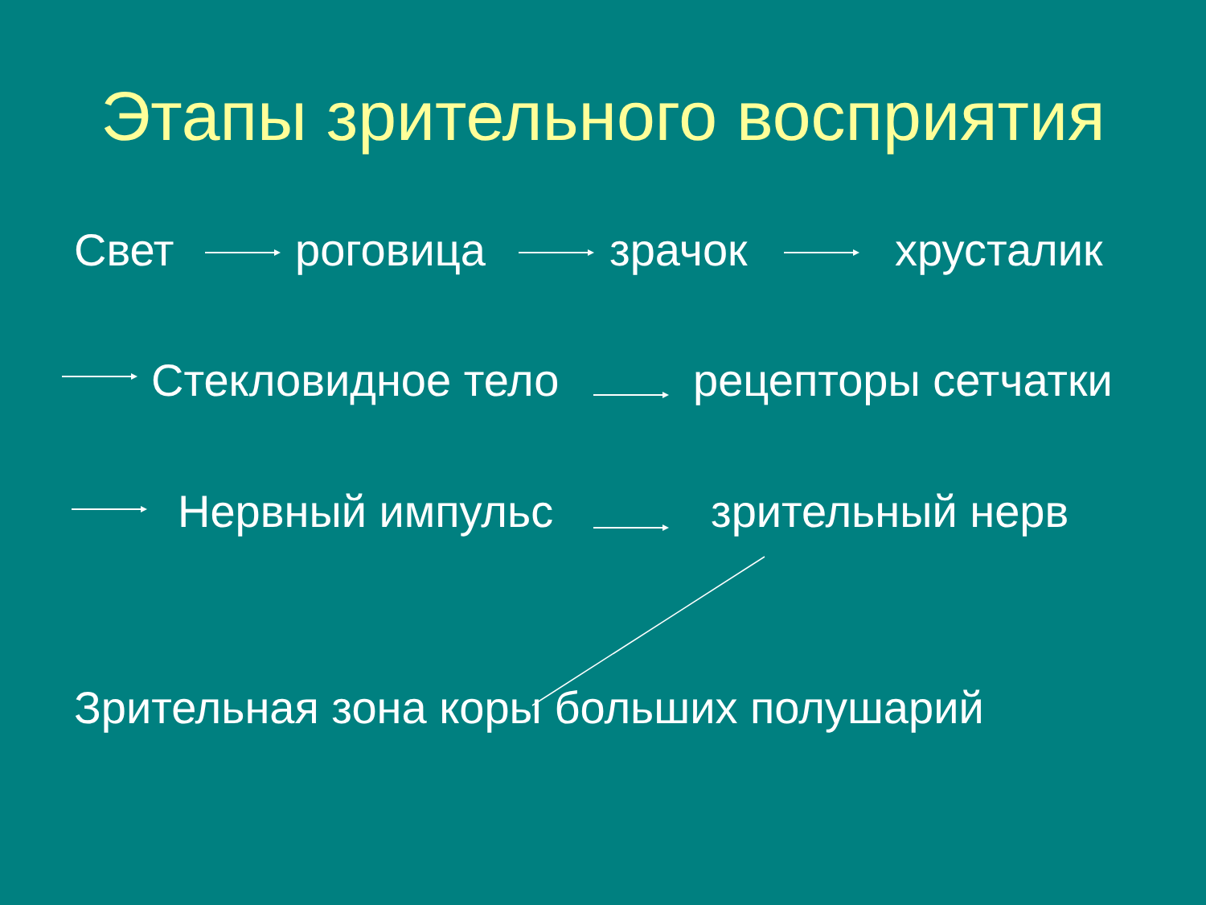Этапы зрительного восприятия
Свет роговица зрачок хрусталик
Стекловидное тело рецепторы сетчатки
Нервный импульс зрительный нерв
Зрительная зона коры больших полушарий